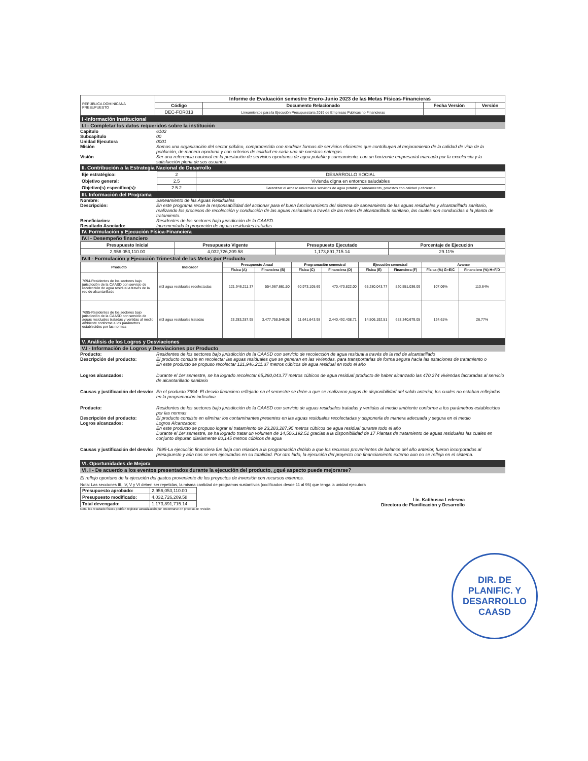| REPÚBLICA DOMINICANA PRESUPUESTO | Informe de Evaluación semestre Enero-Junio 2023 de las Metas Físicas-Financieras | | | |
| | Código | Documento Relacionado | Fecha Versión | Versión |
| | DEC-FOR013 | Lineamientos para la Ejecución Presupuestaria 2019 de Empresas Publicas no Financieras | | |
I -Información Institucional
I.I - Completar los datos requeridos sobre la institución
Capítulo 6102
Subcapítulo 00
Unidad Ejecutora 0001
Misión Somos una organización del sector público, comprometida con modelar formas de servicios eficientes que contribuyan al mejoramiento de la calidad de vida de la población, de manera oportuna y con criterios de calidad en cada una de nuestras entregas.
Visión Ser una referencia nacional en la prestación de servicios oportunos de agua potable y saneamiento, con un horizonte empresarial marcado por la excelencia y la satisfacción plena de sus usuarios.
II. Contribución a la Estrategia Nacional de Desarrollo
| Eje estratégico: | 2 | DESARROLLO SOCIAL |
| Objetivo general: | 2.5 | Vivienda digna en entornos saludables |
| Objetivo(s) específico(s): | 2.5.2 | Garantizar el acceso universal a servicios de agua potable y saneamiento, provistos con calidad y eficiencia |
III. Información del Programa
Nombre: Saneamiento de las Aguas Residuales
Descripción: En este programa recae la responsabilidad del accionar para el buen funcionamiento del sistema de saneamiento de las aguas residuales y alcantarillado sanitario, realizando los procesos de recolección y conducción de las aguas residuales a través de las redes de alcantarillado sanitario, las cuales son conducidas a la planta de tratamiento.
Beneficiarios: Residentes de los sectores bajo jurisdicción de la CAASD.
Resultado Asociado: Incrementada la proporción de aguas residuales tratadas
IV. Formulación y Ejecución Física-Financiera
IV.I - Desempeño financiero
| Presupuesto Inicial | Presupuesto Vigente | Presupuesto Ejecutado | Porcentaje de Ejecución |
| --- | --- | --- | --- |
| 2,956,053,110.00 | 4,032,726,209.58 | 1,173,891,715.14 | 29.11% |
IV.II - Formulación y Ejecución Trimestral de las Metas por Producto
| Producto | Indicador | Presupuesto Anual | | Programación semestral | | Ejecución semestral | | Avance | |
| --- | --- | --- | --- | --- | --- | --- | --- | --- | --- |
| | | Física (A) | Financiera (B) | Física (C) | Financiera (D) | Física (E) | Financiera (F) | Física (%) G=E/C | Financiero (%) H=F/D |
| 7694-Residentes de los sectores bajo jurisdicción de la CAASD con servicio de recolección de agua residual a través de la red de alcantarillado | m3 agua residuales recolectadas | 121,946,211.37 | 554,967,661.50 | 60,973,105.69 | 470,470,822.00 | 65,280,043.77 | 520,551,036.09 | 107.06% | 110.64% |
| 7695-Residentes de los sectores bajo jurisdicción de la CAASD con servicio de aguas residuales tratadas y vertidas al medio ambiente conforme a los parámetros establecidos por las normas | m3 agua residuales tratadas | 23,283,287.95 | 3,477,758,548.08 | 11,641,643.98 | 2,440,492,438.71 | 14,506,192.51 | 653,340,679.05 | 124.61% | 26.77% |
V. Análisis de los Logros y Desviaciones
V.I - Información de Logros y Desviaciones por Producto
Producto: Residentes de los sectores bajo jurisdicción de la CAASD con servicio de recolección de agua residual a través de la red de alcantarillado
Descripción del producto: El producto consiste en recolectar las aguas residuales que se generan en las viviendas, para transportarlas de forma segura hacia las estaciones de tratamiento o
En este producto se propuso recolectar 121,946,211.37 metros cúbicos de agua residual en todo el año
Logros alcanzados: Durante el 1er semestre, se ha logrado recolectar 65,280,043.77 metros cúbicos de agua residual producto de haber alcanzado las 470,274 viviendas facturadas al servicio de alcantarillado sanitario
Causas y justificación del desvío:
En el producto 7694- El desvío financiero reflejado en el semestre se debe a que se realizaron pagos de disponibilidad del saldo anterior, los cuales no estaban reflejados en la programación indicativa.
Producto: Residentes de los sectores bajo jurisdicción de la CAASD con servicio de aguas residuales tratadas y vertidas al medio ambiente conforme a los parámetros establecidos por las normas
Descripción del producto: El producto consiste en eliminar los contaminantes presentes en las aguas residuales recolectadas y disponerla de manera adecuada y segura en el medio
Logros alcanzados: Logros Alcanzados:
En este producto se propuso lograr el tratamiento de 23,283,287.95 metros cúbicos de agua residual durante todo el año
Durante el 1er semestre, se ha logrado tratar un volumen de 14,506,192.51 gracias a la disponibilidad de 17 Plantas de tratamiento de aguas residuales las cuales en conjunto depuran diariamente 80,145 metros cúbicos de agua
Causas y justificación del desvío:
7695-La ejecución financiera fue baja con relación a la programación debido a que los recursos provenientes de balance del año anterior, fueron incorporados al presupuesto y aún nos se ven ejecutados en su totalidad. Por otro lado, la ejecución del proyecto con financiamiento externo aun no se refleja en el sistema.
VI. Oportunidades de Mejora
VI. I - De acuerdo a los eventos presentados durante la ejecución del producto, ¿qué aspecto puede mejorarse?
El reflejo oportuno de la ejecución del gastos proveniente de los proyectos de inversión con recursos externos.
Nota: Las secciones III, IV, V y VI deben ser repetidas, la misma cantidad de programas sustantivos (codificados desde 11 al 95) que tenga la unidad ejecutora
| Presupuesto aprobado: | 2,956,053,110.00 |
| Presupuesto modificado: | 4,032,726,209.58 |
| Total devengado: | 1,173,891,715.14 |
Lic. Katihusca Ledesma
Directora de Planificación y Desarrollo
Nota: los resultado físicos podrían registrar actualización por encontrarse en proceso de revisión
DIR. DE
PLANIFIC. Y
DESARROLLO
CAASD